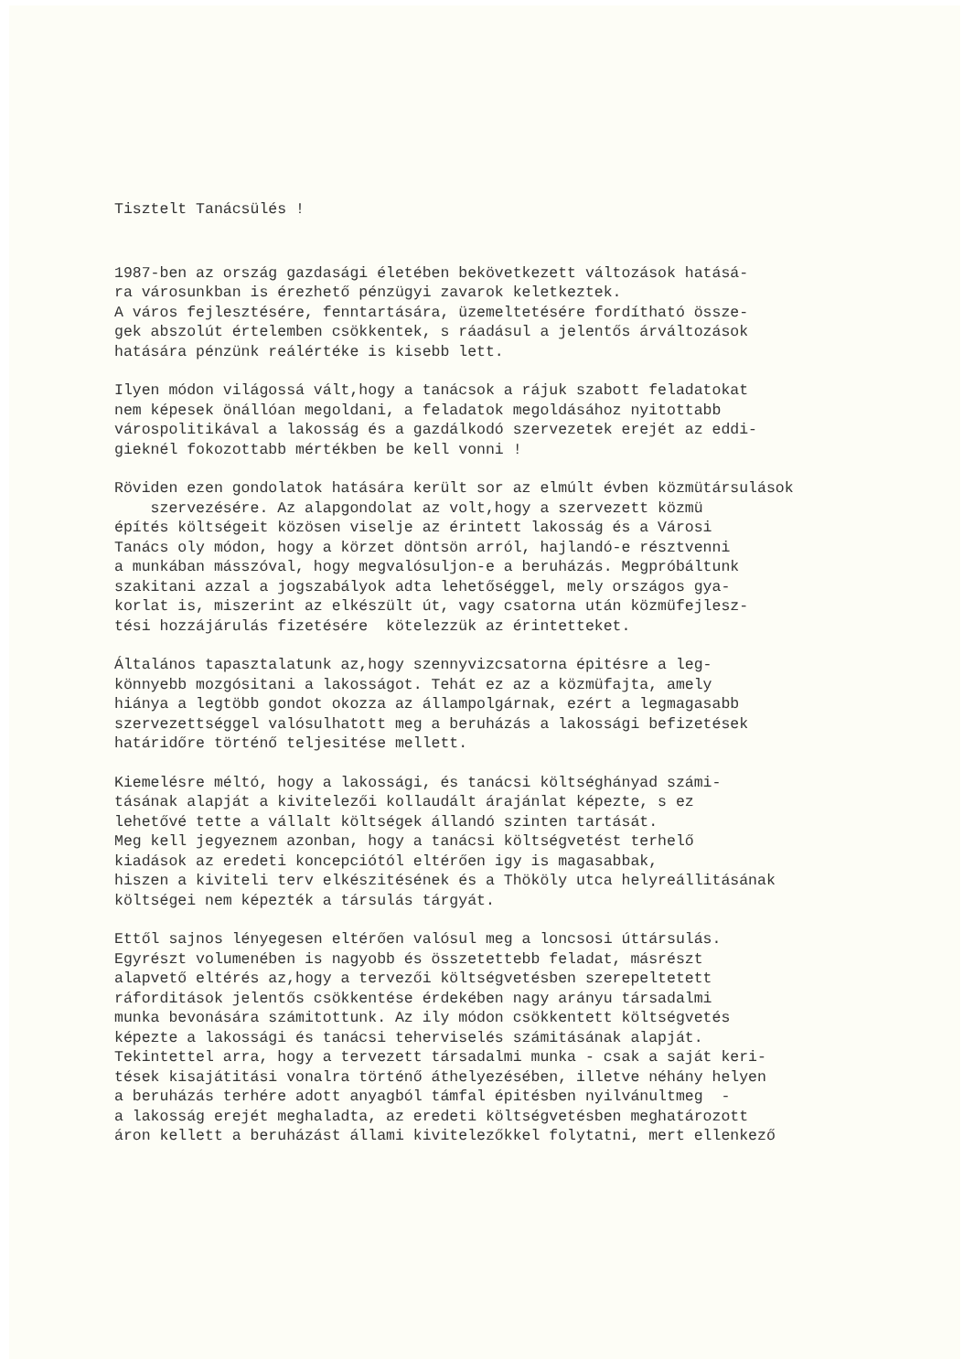Tisztelt Tanácsülés !
1987-ben az ország gazdasági életében bekövetkezett változások hatásá- ra városunkban is érezhető pénzügyi zavarok keletkeztek. A város fejlesztésére, fenntartására, üzemeltetésére fordítható össze- gek abszolút értelemben csökkentek, s ráadásul a jelentős árváltozások hatására pénzünk reálértéke is kisebb lett.
Ilyen módon világossá vált,hogy a tanácsok a rájuk szabott feladatokat nem képesek önállóan megoldani, a feladatok megoldásához nyitottabb várospolitikával a lakosság és a gazdálkodó szervezetek erejét az eddi- gieknél fokozottabb mértékben be kell vonni !
Röviden ezen gondolatok hatására került sor az elmúlt évben közmütársulások szervezésére. Az alapgondolat az volt,hogy a szervezett közmü építés költségeit közösen viselje az érintett lakosság és a Városi Tanács oly módon, hogy a körzet döntsön arról, hajlandó-e résztvenni a munkában másszóval, hogy megvalósuljon-e a beruházás. Megpróbáltunk szakitani azzal a jogszabályok adta lehetőséggel, mely országos gya- korlat is, miszerint az elkészült út, vagy csatorna után közmüfejlesz- tési hozzájárulás fizetésére kötelezzük az érintetteket.
Általános tapasztalatunk az,hogy szennyvizcsatorna épitésre a leg- könnyebb mozgósitani a lakosságot. Tehát ez az a közmüfajta, amely hiánya a legtöbb gondot okozza az állampolgárnak, ezért a legmagasabb szervezettséggel valósulhatott meg a beruházás a lakossági befizetések határidőre történő teljesitése mellett.
Kiemelésre méltó, hogy a lakossági, és tanácsi költséghányad számi- tásának alapját a kivitelezői kollaudált árajánlat képezte, s ez lehetővé tette a vállalt költségek állandó szinten tartását. Meg kell jegyeznem azonban, hogy a tanácsi költségvetést terhelő kiadások az eredeti koncepciótól eltérően igy is magasabbak, hiszen a kiviteli terv elkészitésének és a Thököly utca helyreállitásának költségei nem képezték a társulás tárgyát.
Ettől sajnos lényegesen eltérően valósul meg a loncsosi úttársulás. Egyrészt volumenében is nagyobb és összetettebb feladat, másrészt alapvető eltérés az,hogy a tervezői költségvetésben szerepeltetett ráforditások jelentős csökkentése érdekében nagy arányu társadalmi munka bevonására számitottunk. Az ily módon csökkentett költségvetés képezte a lakossági és tanácsi teherviselés számitásának alapját. Tekintettel arra, hogy a tervezett társadalmi munka - csak a saját keri- tések kisajátitási vonalra történő áthelyezésében, illetve néhány helyen a beruházás terhére adott anyagból támfal épitésben nyilvánultmeg - a lakosság erejét meghaladta, az eredeti költségvetésben meghatározott áron kellett a beruházást állami kivitelezőkkel folytatni, mert ellenkező